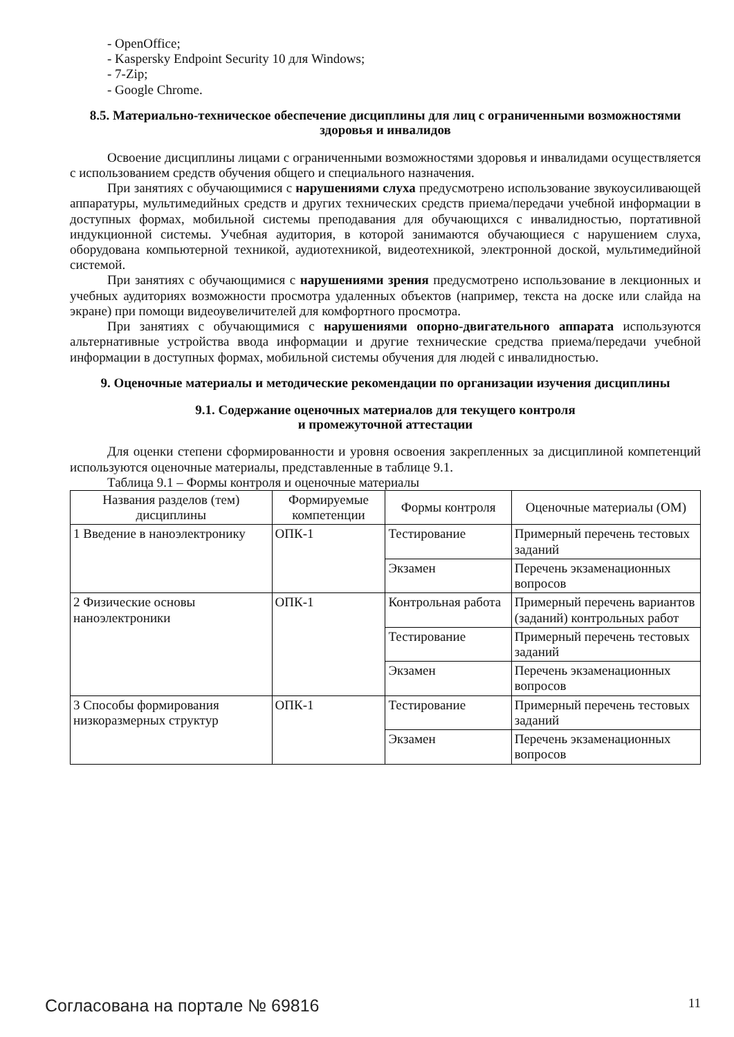- OpenOffice;
- Kaspersky Endpoint Security 10 для Windows;
- 7-Zip;
- Google Chrome.
8.5. Материально-техническое обеспечение дисциплины для лиц с ограниченными возможностями здоровья и инвалидов
Освоение дисциплины лицами с ограниченными возможностями здоровья и инвалидами осуществляется с использованием средств обучения общего и специального назначения.
При занятиях с обучающимися с нарушениями слуха предусмотрено использование звукоусиливающей аппаратуры, мультимедийных средств и других технических средств приема/передачи учебной информации в доступных формах, мобильной системы преподавания для обучающихся с инвалидностью, портативной индукционной системы. Учебная аудитория, в которой занимаются обучающиеся с нарушением слуха, оборудована компьютерной техникой, аудиотехникой, видеотехникой, электронной доской, мультимедийной системой.
При занятиях с обучающимися с нарушениями зрения предусмотрено использование в лекционных и учебных аудиториях возможности просмотра удаленных объектов (например, текста на доске или слайда на экране) при помощи видеоувеличителей для комфортного просмотра.
При занятиях с обучающимися с нарушениями опорно-двигательного аппарата используются альтернативные устройства ввода информации и другие технические средства приема/передачи учебной информации в доступных формах, мобильной системы обучения для людей с инвалидностью.
9. Оценочные материалы и методические рекомендации по организации изучения дисциплины
9.1. Содержание оценочных материалов для текущего контроля
и промежуточной аттестации
Для оценки степени сформированности и уровня освоения закрепленных за дисциплиной компетенций используются оценочные материалы, представленные в таблице 9.1.
Таблица 9.1 – Формы контроля и оценочные материалы
| Названия разделов (тем) дисциплины | Формируемые компетенции | Формы контроля | Оценочные материалы (ОМ) |
| --- | --- | --- | --- |
| 1 Введение в наноэлектронику | ОПК-1 | Тестирование | Примерный перечень тестовых заданий |
| | | Экзамен | Перечень экзаменационных вопросов |
| 2 Физические основы наноэлектроники | ОПК-1 | Контрольная работа | Примерный перечень вариантов (заданий) контрольных работ |
| | | Тестирование | Примерный перечень тестовых заданий |
| | | Экзамен | Перечень экзаменационных вопросов |
| 3 Способы формирования низкоразмерных структур | ОПК-1 | Тестирование | Примерный перечень тестовых заданий |
| | | Экзамен | Перечень экзаменационных вопросов |
Согласована на портале № 69816 11